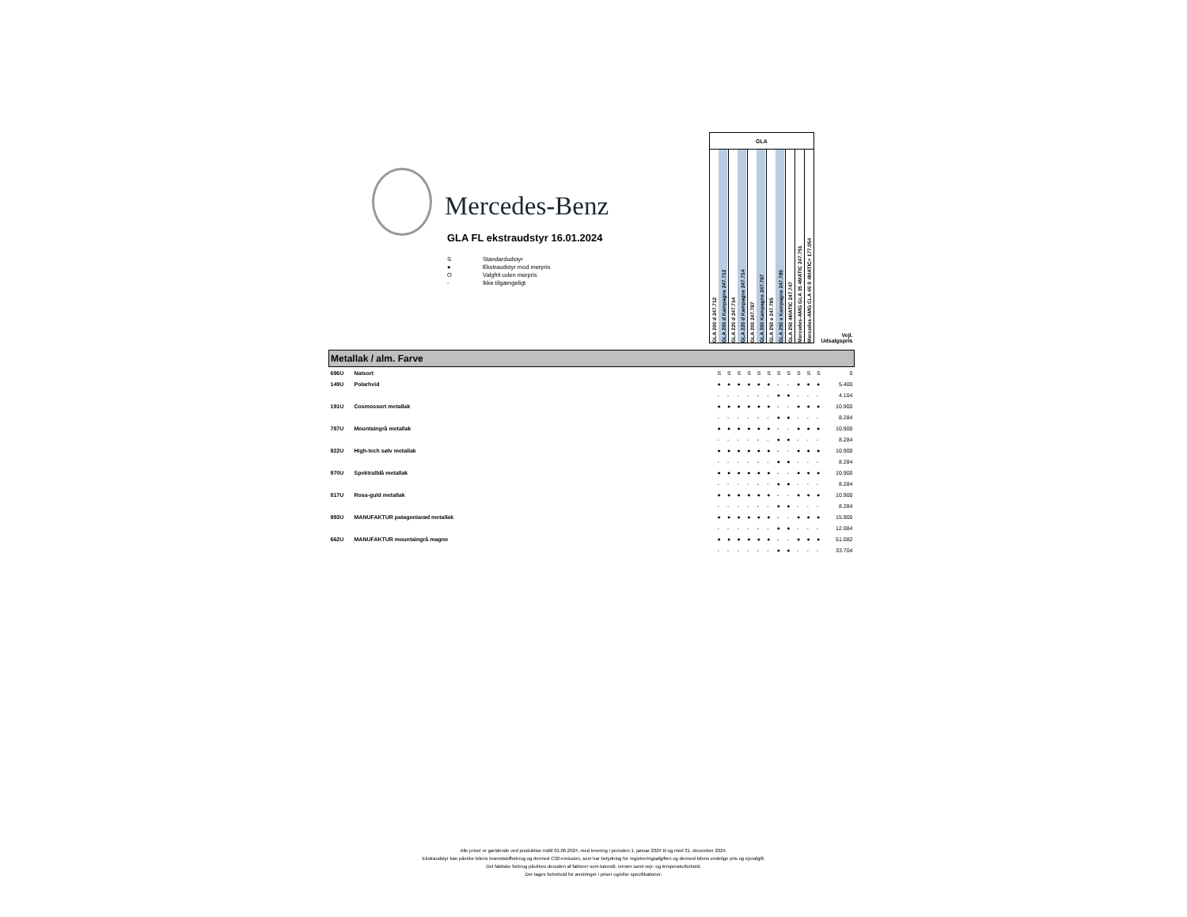Mercedes-Benz
GLA FL ekstraudstyr 16.01.2024
S Standardudstyr
● Ekstraudstyr mod merpris
O Valgfrit uden merpris
- Ikke tilgængeligt
| GLA | | | | | | | | | | | |
| GLA 200 d 247.712 | GLA 200 d Kampagne 247.712 | GLA 220 d 247.714 | GLA 220 d Kampagne 247.714 | GLA 200 247.787 | GLA 200 Kampagne 247.787 | GLA 250 e 247.785 | GLA 250 e Kampagne 247.785 | GLA 250 4MATIC 247.747 | Mercedes-AMG GLA 35 4MATIC 247.751 | Mercedes-AMG CLA 45 S 4MATIC+ 177.054 | Vejl. Udsalgspris |
| Metallak / alm. Farve | | | | | | | | | | | | | |
| 696U | Natsort | S | S | S | S | S | S | S | S | S | S | S | 0 |
| 149U | Polarhvid | ● | ● | ● | ● | ● | ● | - | - | ● | ● | ● | 5.400 |
| | | - | - | - | - | - | - | ● | ● | - | - | - | 4.104 |
| 191U | Cosmossort metallak | ● | ● | ● | ● | ● | ● | - | - | ● | ● | ● | 10.900 |
| | | - | - | - | - | - | - | ● | ● | - | - | - | 8.284 |
| 787U | Mountaingrå metallak | ● | ● | ● | ● | ● | ● | - | - | ● | ● | ● | 10.900 |
| | | - | - | - | - | - | - | ● | ● | - | - | - | 8.284 |
| 922U | High-tech sølv metallak | ● | ● | ● | ● | ● | ● | - | - | ● | ● | ● | 10.900 |
| | | - | - | - | - | - | - | ● | ● | - | - | - | 8.284 |
| 970U | Spektralblå metallak | ● | ● | ● | ● | ● | ● | - | - | ● | ● | ● | 10.900 |
| | | - | - | - | - | - | - | ● | ● | - | - | - | 8.284 |
| 817U | Rosa-guld metallak | ● | ● | ● | ● | ● | ● | - | - | ● | ● | ● | 10.900 |
| | | - | - | - | - | - | - | ● | ● | - | - | - | 8.284 |
| 993U | MANUFAKTUR patagoniarød metallak | ● | ● | ● | ● | ● | ● | - | - | ● | ● | ● | 15.900 |
| | | - | - | - | - | - | - | ● | ● | - | - | - | 12.084 |
| 662U | MANUFAKTUR mountaingrå magno | ● | ● | ● | ● | ● | ● | - | - | ● | ● | ● | 51.082 |
| | | - | - | - | - | - | - | ● | ● | - | - | - | 33.704 |
Alle priser er gældende ved produktion indtil 01.06.2024, med levering i perioden 1. januar 2024 til og med 31. december 2024.
Ekstraudstyr kan påvirke bilens brændstofforbrug og dermed C02-emission, som har betydning for registreringsafgiften og dermed bilens endelige pris og ejerafgift.
Det faktiske forbrug påvirkes desuden af faktorer som kørestil, terræn samt vejr- og temperaturforhold.
Der tages forbehold for ændringer i priser og/eller specifikationer.